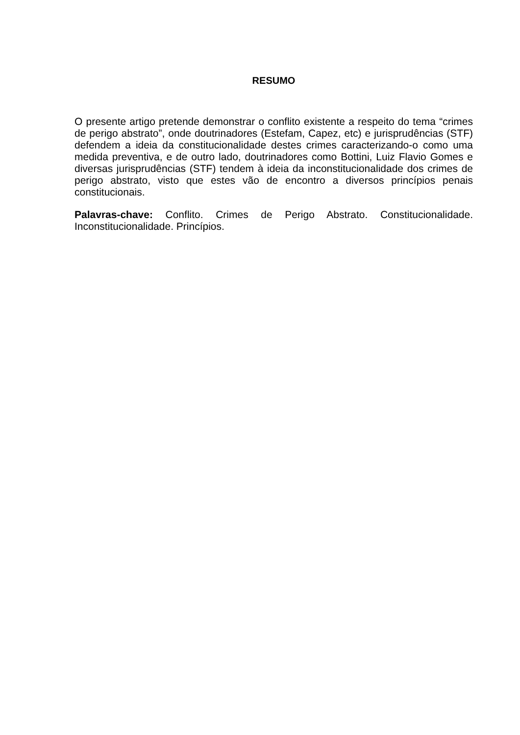RESUMO
O presente artigo pretende demonstrar o conflito existente a respeito do tema “crimes de perigo abstrato”, onde doutrinadores (Estefam, Capez, etc) e jurisprudências (STF) defendem a ideia da constitucionalidade destes crimes caracterizando-o como uma medida preventiva, e de outro lado, doutrinadores como Bottini, Luiz Flavio Gomes e diversas jurisprudências (STF) tendem à ideia da inconstitucionalidade dos crimes de perigo abstrato, visto que estes vão de encontro a diversos princípios penais constitucionais.
Palavras-chave: Conflito. Crimes de Perigo Abstrato. Constitucionalidade. Inconstitucionalidade. Princípios.